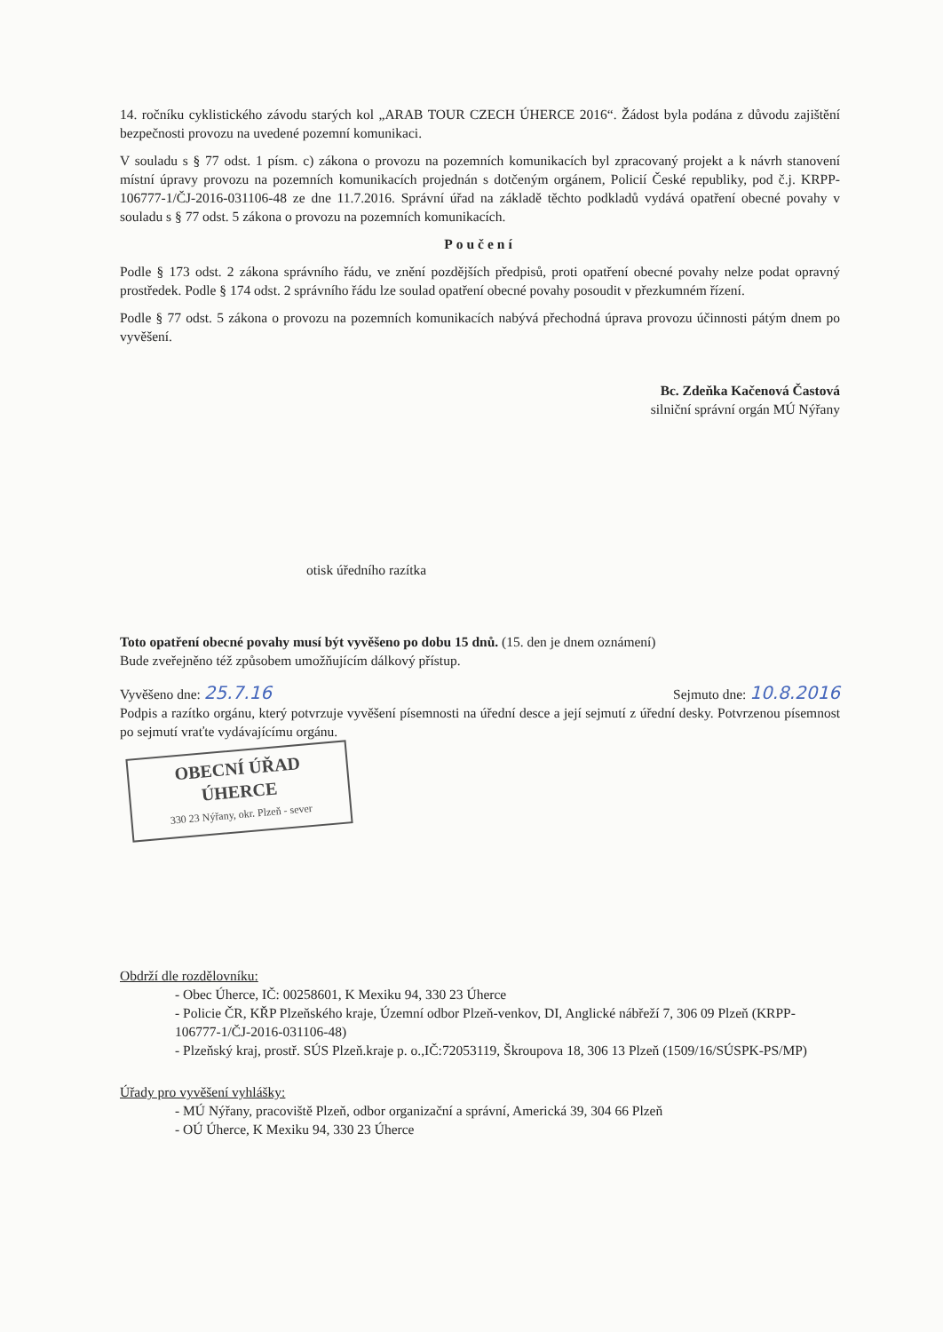14. ročníku cyklistického závodu starých kol „ARAB TOUR CZECH ÚHERCE 2016“. Žádost byla podána z důvodu zajištění bezpečnosti provozu na uvedené pozemní komunikaci.
V souladu s § 77 odst. 1 písm. c) zákona o provozu na pozemních komunikacích byl zpracovaný projekt a k návrh stanovení místní úpravy provozu na pozemních komunikacích projednán s dotčeným orgánem, Policií České republiky, pod č.j. KRPP-106777-1/ČJ-2016-031106-48 ze dne 11.7.2016. Správní úřad na základě těchto podkladů vydává opatření obecné povahy v souladu s § 77 odst. 5 zákona o provozu na pozemních komunikacích.
Poučení
Podle § 173 odst. 2 zákona správního řádu, ve znění pozdějších předpisů, proti opatření obecné povahy nelze podat opravný prostředek. Podle § 174 odst. 2 správního řádu lze soulad opatření obecné povahy posoudit v přezkumném řízení.
Podle § 77 odst. 5 zákona o provozu na pozemních komunikacích nabývá přechodná úprava provozu účinnosti pátým dnem po vyvěšení.
Bc. Zdeňka Kačenová Častová
silniční správní orgán MÚ Nýřany
otisk úředního razítka
Toto opatření obecné povahy musí být vyvěšeno po dobu 15 dnů. (15. den je dnem oznámení)
Bude zveřejněno též způsobem umožňujícím dálkový přístup.
Vyvěšeno dne: 25.7.16 Sejmuto dne: 10.8.2016
Podpis a razítko orgánu, který potvrzuje vyvěšení písemnosti na úřední desce a její sejmutí z úřední desky. Potvrzenou písemnost po sejmutí vraťte vydávajícímu orgánu.
OBECNÍ ÚŘAD
ÚHERCE
330 23 Nýřany, okr. Plzeň - sever
Obdrží dle rozdělovníku:
- Obec Úherce, IČ: 00258601, K Mexiku 94, 330 23 Úherce
- Policie ČR, KŘP Plzeňského kraje, Územní odbor Plzeň-venkov, DI, Anglické nábřeží 7, 306 09 Plzeň (KRPP-106777-1/ČJ-2016-031106-48)
- Plzeňský kraj, prostř. SÚS Plzeň.kraje p. o.,IČ:72053119, Škroupova 18, 306 13 Plzeň (1509/16/SÚSPK-PS/MP)
Úřady pro vyvěšení vyhlášky:
- MÚ Nýřany, pracoviště Plzeň, odbor organizační a správní, Americká 39, 304 66 Plzeň
- OÚ Úherce, K Mexiku 94, 330 23 Úherce